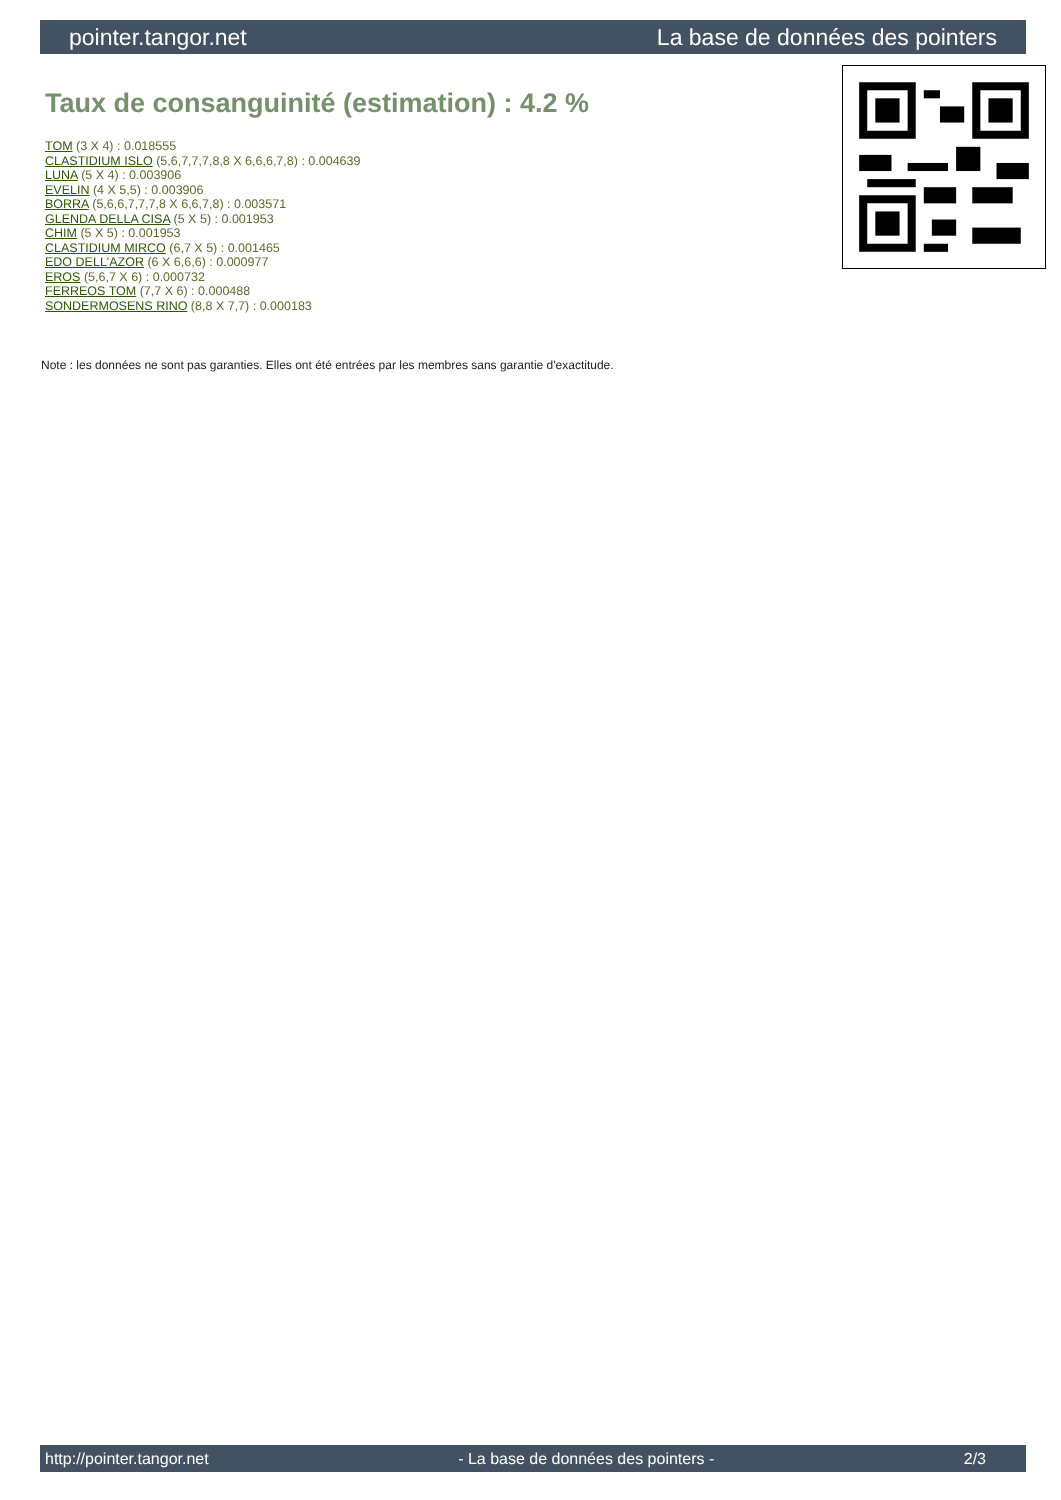pointer.tangor.net La base de données des pointers
Taux de consanguinité (estimation) : 4.2 %
TOM (3 X 4) : 0.018555
CLASTIDIUM ISLO (5,6,7,7,7,8,8 X 6,6,6,7,8) : 0.004639
LUNA (5 X 4) : 0.003906
EVELIN (4 X 5,5) : 0.003906
BORRA (5,6,6,7,7,7,8 X 6,6,7,8) : 0.003571
GLENDA DELLA CISA (5 X 5) : 0.001953
CHIM (5 X 5) : 0.001953
CLASTIDIUM MIRCO (6,7 X 5) : 0.001465
EDO DELL'AZOR (6 X 6,6,6) : 0.000977
EROS (5,6,7 X 6) : 0.000732
FERREOS TOM (7,7 X 6) : 0.000488
SONDERMOSENS RINO (8,8 X 7,7) : 0.000183
Note : les données ne sont pas garanties. Elles ont été entrées par les membres sans garantie d'exactitude.
http://pointer.tangor.net - La base de données des pointers - 2/3